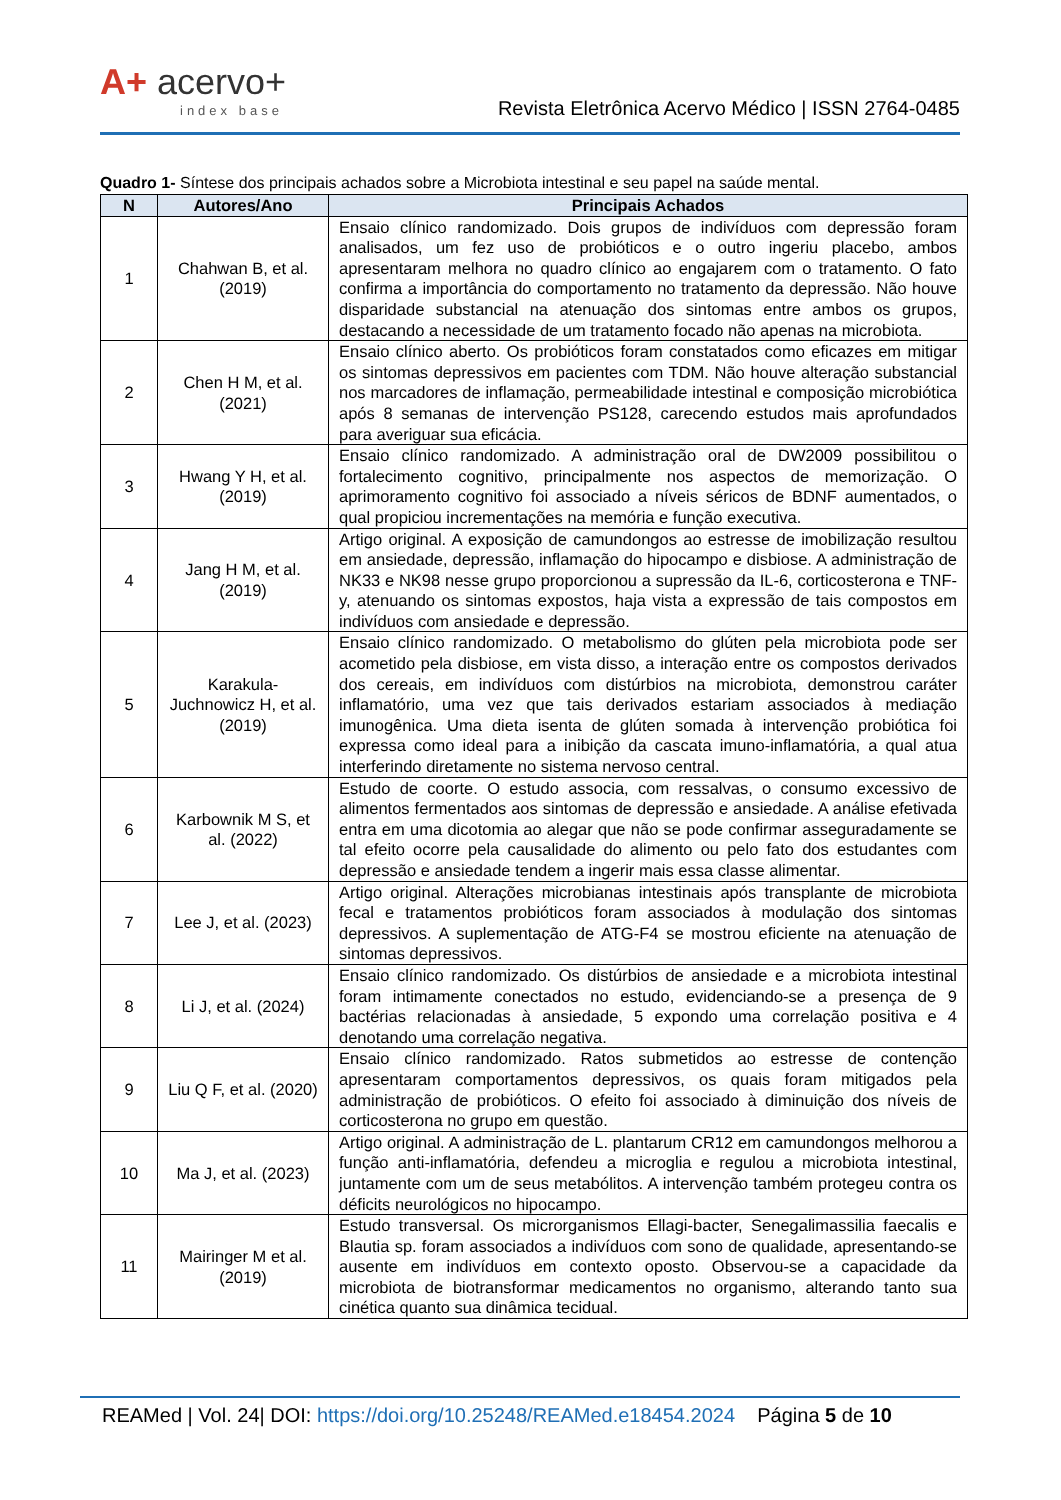A+ acervo+
index base
Revista Eletrônica Acervo Médico | ISSN 2764-0485
Quadro 1- Síntese dos principais achados sobre a Microbiota intestinal e seu papel na saúde mental.
| N | Autores/Ano | Principais Achados |
| --- | --- | --- |
| 1 | Chahwan B, et al. (2019) | Ensaio clínico randomizado. Dois grupos de indivíduos com depressão foram analisados, um fez uso de probióticos e o outro ingeriu placebo, ambos apresentaram melhora no quadro clínico ao engajarem com o tratamento. O fato confirma a importância do comportamento no tratamento da depressão. Não houve disparidade substancial na atenuação dos sintomas entre ambos os grupos, destacando a necessidade de um tratamento focado não apenas na microbiota. |
| 2 | Chen H M, et al. (2021) | Ensaio clínico aberto. Os probióticos foram constatados como eficazes em mitigar os sintomas depressivos em pacientes com TDM. Não houve alteração substancial nos marcadores de inflamação, permeabilidade intestinal e composição microbiótica após 8 semanas de intervenção PS128, carecendo estudos mais aprofundados para averiguar sua eficácia. |
| 3 | Hwang Y H, et al. (2019) | Ensaio clínico randomizado. A administração oral de DW2009 possibilitou o fortalecimento cognitivo, principalmente nos aspectos de memorização. O aprimoramento cognitivo foi associado a níveis séricos de BDNF aumentados, o qual propiciou incrementações na memória e função executiva. |
| 4 | Jang H M, et al. (2019) | Artigo original. A exposição de camundongos ao estresse de imobilização resultou em ansiedade, depressão, inflamação do hipocampo e disbiose. A administração de NK33 e NK98 nesse grupo proporcionou a supressão da IL-6, corticosterona e TNF-y, atenuando os sintomas expostos, haja vista a expressão de tais compostos em indivíduos com ansiedade e depressão. |
| 5 | Karakula-Juchnowicz H, et al. (2019) | Ensaio clínico randomizado. O metabolismo do glúten pela microbiota pode ser acometido pela disbiose, em vista disso, a interação entre os compostos derivados dos cereais, em indivíduos com distúrbios na microbiota, demonstrou caráter inflamatório, uma vez que tais derivados estariam associados à mediação imunogênica. Uma dieta isenta de glúten somada à intervenção probiótica foi expressa como ideal para a inibição da cascata imuno-inflamatória, a qual atua interferindo diretamente no sistema nervoso central. |
| 6 | Karbownik M S, et al. (2022) | Estudo de coorte. O estudo associa, com ressalvas, o consumo excessivo de alimentos fermentados aos sintomas de depressão e ansiedade. A análise efetivada entra em uma dicotomia ao alegar que não se pode confirmar asseguradamente se tal efeito ocorre pela causalidade do alimento ou pelo fato dos estudantes com depressão e ansiedade tendem a ingerir mais essa classe alimentar. |
| 7 | Lee J, et al. (2023) | Artigo original. Alterações microbianas intestinais após transplante de microbiota fecal e tratamentos probióticos foram associados à modulação dos sintomas depressivos. A suplementação de ATG-F4 se mostrou eficiente na atenuação de sintomas depressivos. |
| 8 | Li J, et al. (2024) | Ensaio clínico randomizado. Os distúrbios de ansiedade e a microbiota intestinal foram intimamente conectados no estudo, evidenciando-se a presença de 9 bactérias relacionadas à ansiedade, 5 expondo uma correlação positiva e 4 denotando uma correlação negativa. |
| 9 | Liu Q F, et al. (2020) | Ensaio clínico randomizado. Ratos submetidos ao estresse de contenção apresentaram comportamentos depressivos, os quais foram mitigados pela administração de probióticos. O efeito foi associado à diminuição dos níveis de corticosterona no grupo em questão. |
| 10 | Ma J, et al. (2023) | Artigo original. A administração de L. plantarum CR12 em camundongos melhorou a função anti-inflamatória, defendeu a microglia e regulou a microbiota intestinal, juntamente com um de seus metabólitos. A intervenção também protegeu contra os déficits neurológicos no hipocampo. |
| 11 | Mairinger M et al. (2019) | Estudo transversal. Os microrganismos Ellagi-bacter, Senegalimassilia faecalis e Blautia sp. foram associados a indivíduos com sono de qualidade, apresentando-se ausente em indivíduos em contexto oposto. Observou-se a capacidade da microbiota de biotransformar medicamentos no organismo, alterando tanto sua cinética quanto sua dinâmica tecidual. |
REAMed | Vol. 24| DOI: https://doi.org/10.25248/REAMed.e18454.2024 Página 5 de 10